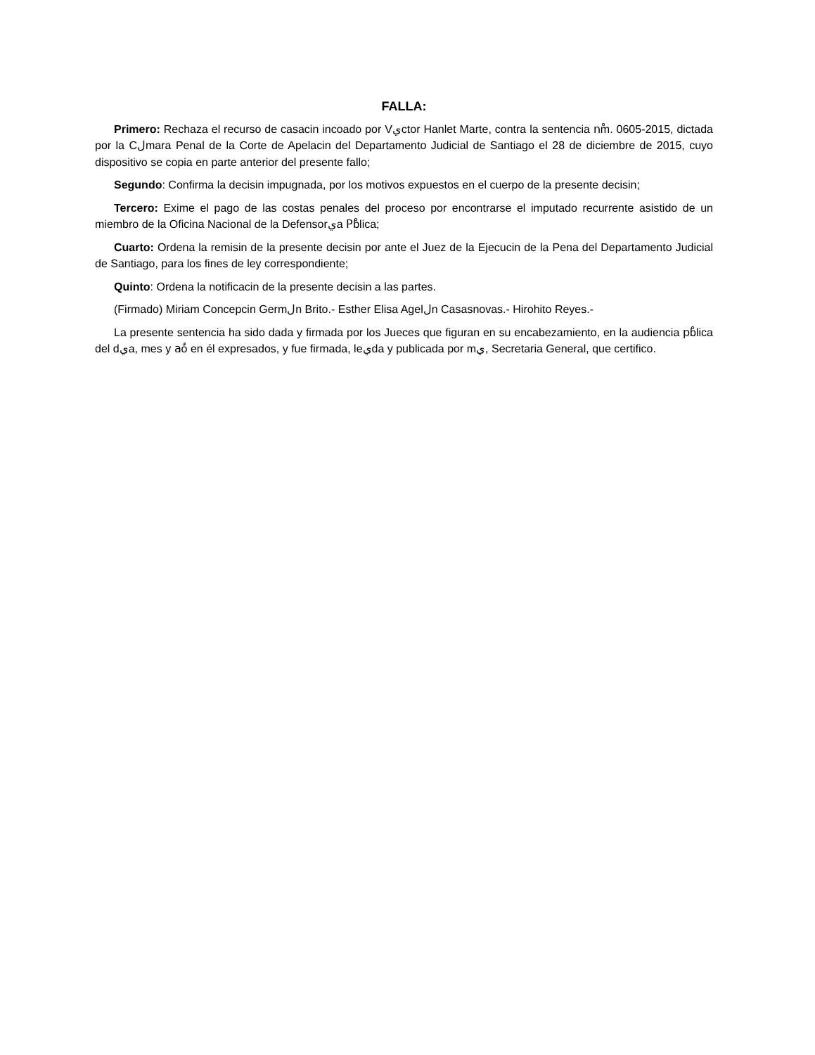FALLA:
Primero: Rechaza el recurso de casacin incoado por Vيctor Hanlet Marte, contra la sentencia nْm. 0605-2015, dictada por la Cلmara Penal de la Corte de Apelacin del Departamento Judicial de Santiago el 28 de diciembre de 2015, cuyo dispositivo se copia en parte anterior del presente fallo;
Segundo: Confirma la decisin impugnada, por los motivos expuestos en el cuerpo de la presente decisin;
Tercero: Exime el pago de las costas penales del proceso por encontrarse el imputado recurrente asistido de un miembro de la Oficina Nacional de la Defensorيa Pْblica;
Cuarto: Ordena la remisin de la presente decisin por ante el Juez de la Ejecucin de la Pena del Departamento Judicial de Santiago, para los fines de ley correspondiente;
Quinto: Ordena la notificacin de la presente decisin a las partes.
(Firmado) Miriam Concepcin Germلn Brito.- Esther Elisa Agelلn Casasnovas.- Hirohito Reyes.-
La presente sentencia ha sido dada y firmada por los Jueces que figuran en su encabezamiento, en la audiencia pْblica del dيa, mes y aٌo en él expresados, y fue firmada, leيda y publicada por mي, Secretaria General, que certifico.